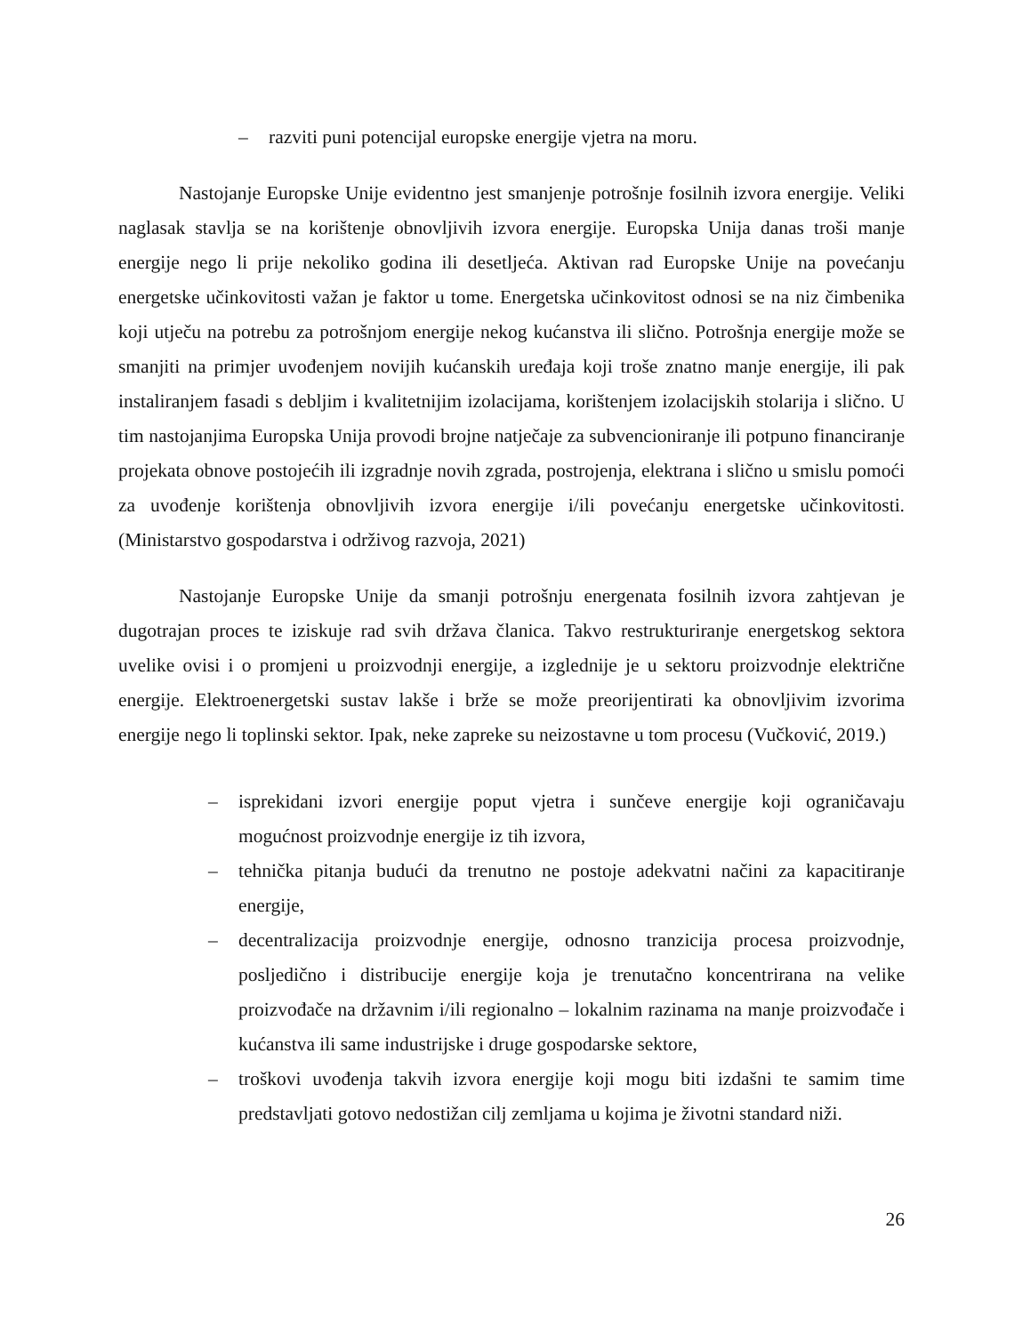– razviti puni potencijal europske energije vjetra na moru.
Nastojanje Europske Unije evidentno jest smanjenje potrošnje fosilnih izvora energije. Veliki naglasak stavlja se na korištenje obnovljivih izvora energije. Europska Unija danas troši manje energije nego li prije nekoliko godina ili desetljeća. Aktivan rad Europske Unije na povećanju energetske učinkovitosti važan je faktor u tome. Energetska učinkovitost odnosi se na niz čimbenika koji utječu na potrebu za potrošnjom energije nekog kućanstva ili slično. Potrošnja energije može se smanjiti na primjer uvođenjem novijih kućanskih uređaja koji troše znatno manje energije, ili pak instaliranjem fasadi s debljim i kvalitetnijim izolacijama, korištenjem izolacijskih stolarija i slično. U tim nastojanjima Europska Unija provodi brojne natječaje za subvencioniranje ili potpuno financiranje projekata obnove postojećih ili izgradnje novih zgrada, postrojenja, elektrana i slično u smislu pomoći za uvođenje korištenja obnovljivih izvora energije i/ili povećanju energetske učinkovitosti. (Ministarstvo gospodarstva i održivog razvoja, 2021)
Nastojanje Europske Unije da smanji potrošnju energenata fosilnih izvora zahtjevan je dugotrajan proces te iziskuje rad svih država članica. Takvo restrukturiranje energetskog sektora uvelike ovisi i o promjeni u proizvodnji energije, a izglednije je u sektoru proizvodnje električne energije. Elektroenergetski sustav lakše i brže se može preorijentirati ka obnovljivim izvorima energije nego li toplinski sektor. Ipak, neke zapreke su neizostavne u tom procesu (Vučković, 2019.)
– isprekidani izvori energije poput vjetra i sunčeve energije koji ograničavaju mogućnost proizvodnje energije iz tih izvora,
– tehnička pitanja budući da trenutno ne postoje adekvatni načini za kapacitiranje energije,
– decentralizacija proizvodnje energije, odnosno tranzicija procesa proizvodnje, posljedično i distribucije energije koja je trenutačno koncentrirana na velike proizvođače na državnim i/ili regionalno – lokalnim razinama na manje proizvođače i kućanstva ili same industrijske i druge gospodarske sektore,
– troškovi uvođenja takvih izvora energije koji mogu biti izdašni te samim time predstavljati gotovo nedostižan cilj zemljama u kojima je životni standard niži.
26